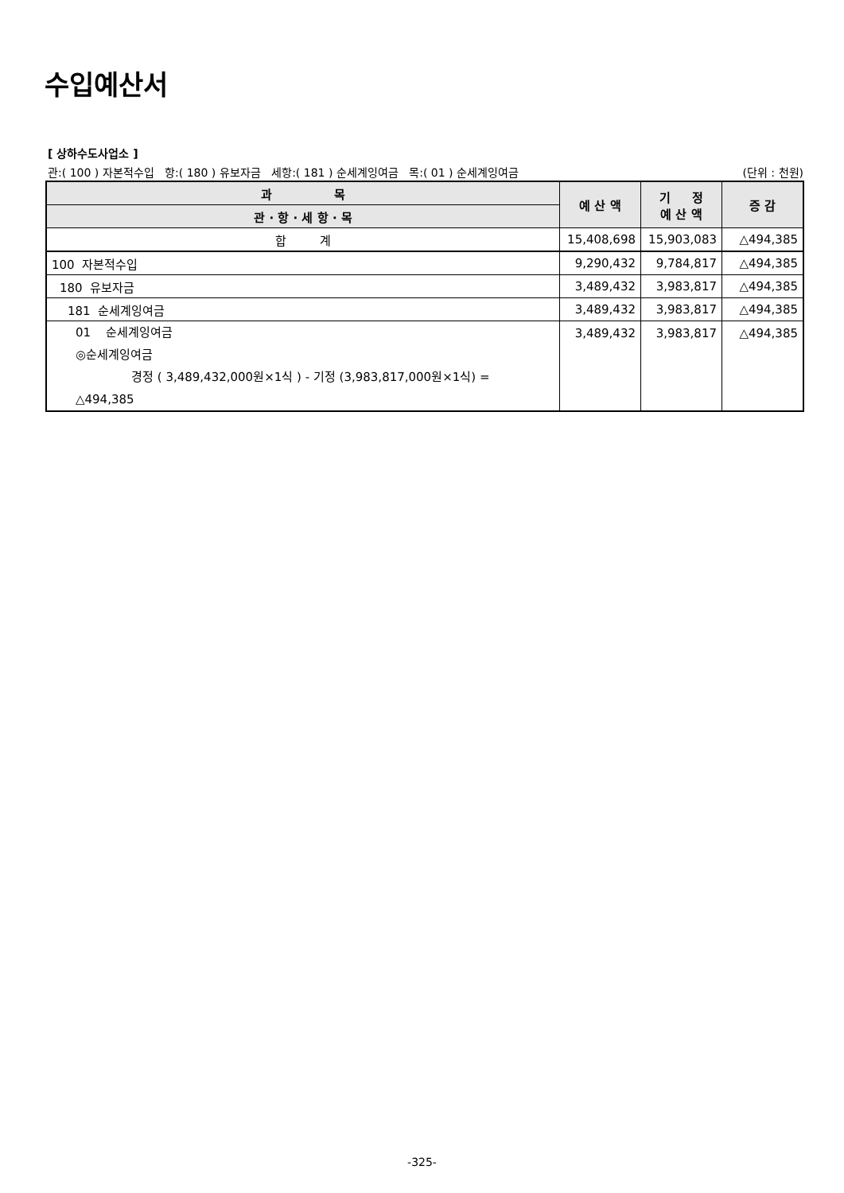수입예산서
[ 상하수도사업소 ]
관:( 100 ) 자본적수입 항:( 180 ) 유보자금 세항:( 181 ) 순세계잉여금 목:( 01 ) 순세계잉여금 (단위 : 천원)
| 과 목 | 예 산 액 | 기 정 예 산 액 | 증 감 |
| --- | --- | --- | --- |
| 관 · 항 · 세 항 · 목 | | | |
| 합 계 | 15,408,698 | 15,903,083 | △494,385 |
| 100 자본적수입 | 9,290,432 | 9,784,817 | △494,385 |
| 180 유보자금 | 3,489,432 | 3,983,817 | △494,385 |
| 181 순세계잉여금 | 3,489,432 | 3,983,817 | △494,385 |
| 01 순세계잉여금 ◎순세계잉여금 경정 ( 3,489,432,000원×1식 ) - 기정 (3,983,817,000원×1식) = △494,385 | 3,489,432 | 3,983,817 | △494,385 |
-325-